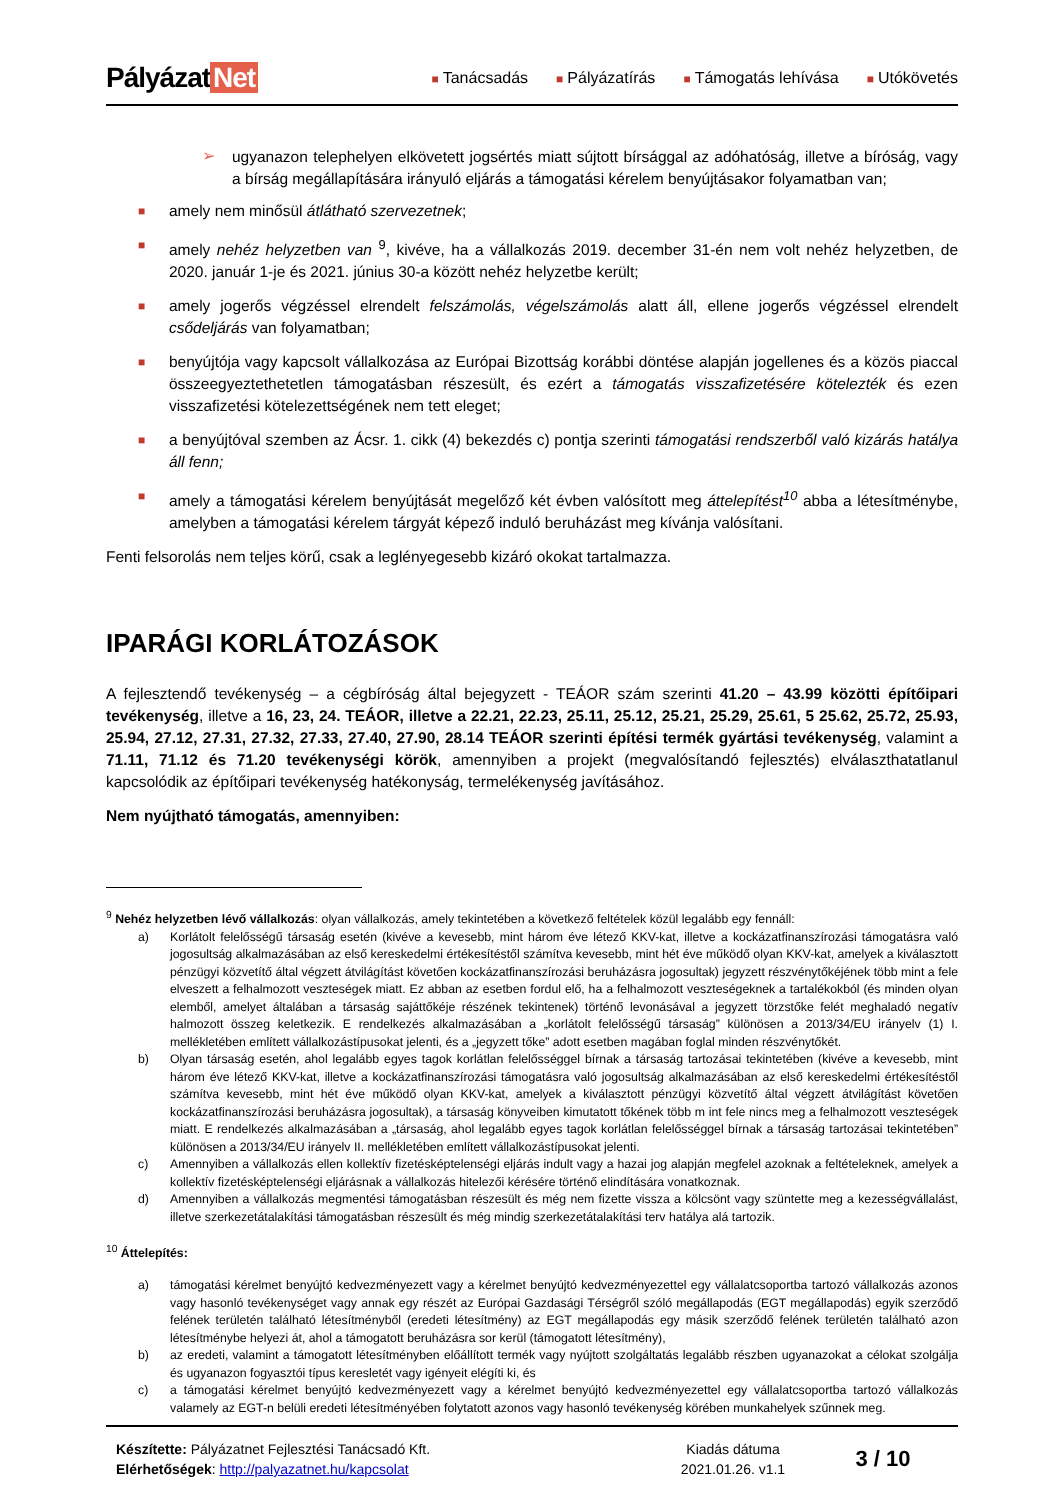Pályázat Net
■ Tanácsadás
■ Pályázatírás
■ Támogatás lehívása
■ Utókövetés
➢
ugyanazon telephelyen elkövetett jogsértés miatt sújtott bírsággal az adóhatóság, illetve a bíróság, vagy a bírság megállapítására irányuló eljárás a támogatási kérelem benyújtásakor folyamatban van;
■
amely nem minősül átlátható szervezetnek;
■
amely nehéz helyzetben van <sup>9</sup>, kivéve, ha a vállalkozás 2019. december 31-én nem volt nehéz helyzetben, de 2020. január 1-je és 2021. június 30-a között nehéz helyzetbe került;
■
amely jogerős végzéssel elrendelt felszámolás, végelszámolás alatt áll, ellene jogerős végzéssel elrendelt csődeljárás van folyamatban;
■
benyújtója vagy kapcsolt vállalkozása az Európai Bizottság korábbi döntése alapján jogellenes és a közös piaccal összeegyeztethetetlen támogatásban részesült, és ezért a támogatás visszafizetésére kötelezték és ezen visszafizetési kötelezettségének nem tett eleget;
■
a benyújtóval szemben az Ácsr. 1. cikk (4) bekezdés c) pontja szerinti támogatási rendszerből való kizárás hatálya áll fenn;
■
amely a támogatási kérelem benyújtását megelőző két évben valósított meg áttelepítést<sup>10</sup> abba a létesítménybe, amelyben a támogatási kérelem tárgyát képező induló beruházást meg kívánja valósítani.
Fenti felsorolás nem teljes körű, csak a leglényegesebb kizáró okokat tartalmazza.
IPARÁGI KORLÁTOZÁSOK
A fejlesztendő tevékenység – a cégbíróság által bejegyzett - TEÁOR szám szerinti 41.20 – 43.99 közötti építőipari tevékenység, illetve a 16, 23, 24. TEÁOR, illetve a 22.21, 22.23, 25.11, 25.12, 25.21, 25.29, 25.61, 5 25.62, 25.72, 25.93, 25.94, 27.12, 27.31, 27.32, 27.33, 27.40, 27.90, 28.14 TEÁOR szerinti építési termék gyártási tevékenység, valamint a 71.11, 71.12 és 71.20 tevékenységi körök, amennyiben a projekt (megvalósítandó fejlesztés) elválaszthatatlanul kapcsolódik az építőipari tevékenység hatékonyság, termelékenység javításához.
Nem nyújtható támogatás, amennyiben:
<sup>9</sup> Nehéz helyzetben lévő vállalkozás: olyan vállalkozás, amely tekintetében a következő feltételek közül legalább egy fennáll:
a) Korlátolt felelősségű társaság esetén (kivéve a kevesebb, mint három éve létező KKV-kat, illetve a kockázatfinanszírozási támogatásra való jogosultság alkalmazásában az első kereskedelmi értékesítéstől számítva kevesebb, mint hét éve működő olyan KKV-kat, amelyek a kiválasztott pénzügyi közvetítő által végzett átvilágítást követően kockázatfinanszírozási beruházásra jogosultak) jegyzett részvénytőkéjének több mint a fele elveszett a felhalmozott veszteségek miatt. Ez abban az esetben fordul elő, ha a felhalmozott veszteségeknek a tartalékokból (és minden olyan elemből, amelyet általában a társaság sajáttőkéje részének tekintenek) történő levonásával a jegyzett törzstőke felét meghaladó negatív halmozott összeg keletkezik. E rendelkezés alkalmazásában a „korlátolt felelősségű társaság” különösen a 2013/34/EU irányelv (1) I. mellékletében említett vállalkozástípusokat jelenti, és a „jegyzett tőke” adott esetben magában foglal minden részvénytőkét.
b) Olyan társaság esetén, ahol legalább egyes tagok korlátlan felelősséggel bírnak a társaság tartozásai tekintetében (kivéve a kevesebb, mint három éve létező KKV-kat, illetve a kockázatfinanszírozási támogatásra való jogosultság alkalmazásában az első kereskedelmi értékesítéstől számítva kevesebb, mint hét éve működő olyan KKV-kat, amelyek a kiválasztott pénzügyi közvetítő által végzett átvilágítást követően kockázatfinanszírozási beruházásra jogosultak), a társaság könyveiben kimutatott tőkének több m int fele nincs meg a felhalmozott veszteségek miatt. E rendelkezés alkalmazásában a „társaság, ahol legalább egyes tagok korlátlan felelősséggel bírnak a társaság tartozásai tekintetében” különösen a 2013/34/EU irányelv II. mellékletében említett vállalkozástípusokat jelenti.
c) Amennyiben a vállalkozás ellen kollektív fizetésképtelenségi eljárás indult vagy a hazai jog alapján megfelel azoknak a feltételeknek, amelyek a kollektív fizetésképtelenségi eljárásnak a vállalkozás hitelezői kérésére történő elindítására vonatkoznak.
d) Amennyiben a vállalkozás megmentési támogatásban részesült és még nem fizette vissza a kölcsönt vagy szüntette meg a kezességvállalást, illetve szerkezetátalakítási támogatásban részesült és még mindig szerkezetátalakítási terv hatálya alá tartozik.
<sup>10</sup> Áttelepítés:
a) támogatási kérelmet benyújtó kedvezményezett vagy a kérelmet benyújtó kedvezményezettel egy vállalatcsoportba tartozó vállalkozás azonos vagy hasonló tevékenységet vagy annak egy részét az Európai Gazdasági Térségről szóló megállapodás (EGT megállapodás) egyik szerződő felének területén található létesítményből (eredeti létesítmény) az EGT megállapodás egy másik szerződő felének területén található azon létesítménybe helyezi át, ahol a támogatott beruházásra sor kerül (támogatott létesítmény),
b) az eredeti, valamint a támogatott létesítményben előállított termék vagy nyújtott szolgáltatás legalább részben ugyanazokat a célokat szolgálja és ugyanazon fogyasztói típus keresletét vagy igényeit elégíti ki, és
c) a támogatási kérelmet benyújtó kedvezményezett vagy a kérelmet benyújtó kedvezményezettel egy vállalatcsoportba tartozó vállalkozás valamely az EGT-n belüli eredeti létesítményében folytatott azonos vagy hasonló tevékenység körében munkahelyek szűnnek meg.
Készítette: Pályázatnet Fejlesztési Tanácsadó Kft.
Elérhetőségek: http://palyazatnet.hu/kapcsolat
Kiadás dátuma
2021.01.26. v1.1
3 / 10